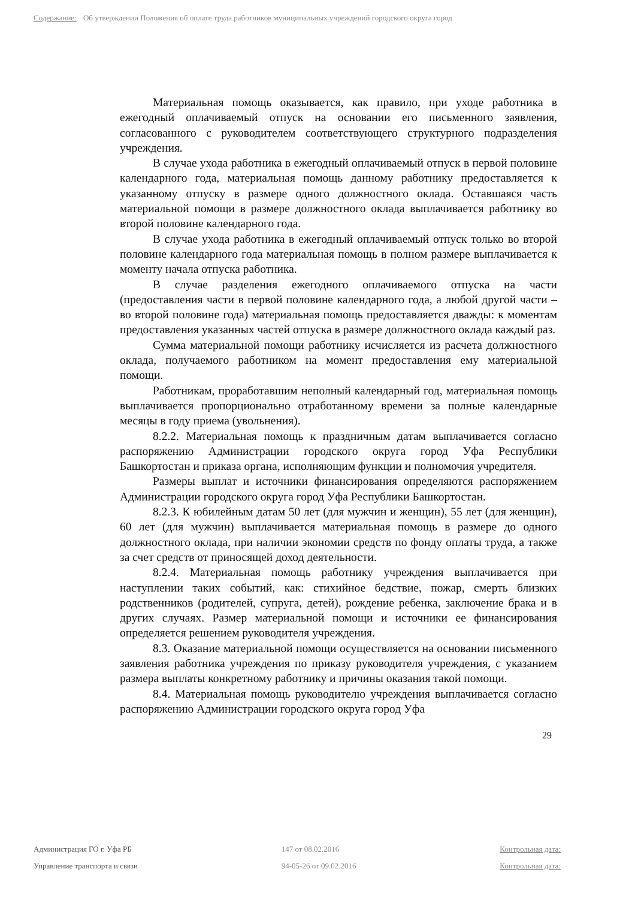Содержание: Об утверждении Положения об оплате труда работников муниципальных учреждений городского округа город
Материальная помощь оказывается, как правило, при уходе работника в ежегодный оплачиваемый отпуск на основании его письменного заявления, согласованного с руководителем соответствующего структурного подразделения учреждения.
В случае ухода работника в ежегодный оплачиваемый отпуск в первой половине календарного года, материальная помощь данному работнику предоставляется к указанному отпуску в размере одного должностного оклада. Оставшаяся часть материальной помощи в размере должностного оклада выплачивается работнику во второй половине календарного года.
В случае ухода работника в ежегодный оплачиваемый отпуск только во второй половине календарного года материальная помощь в полном размере выплачивается к моменту начала отпуска работника.
В случае разделения ежегодного оплачиваемого отпуска на части (предоставления части в первой половине календарного года, а любой другой части – во второй половине года) материальная помощь предоставляется дважды: к моментам предоставления указанных частей отпуска в размере должностного оклада каждый раз.
Сумма материальной помощи работнику исчисляется из расчета должностного оклада, получаемого работником на момент предоставления ему материальной помощи.
Работникам, проработавшим неполный календарный год, материальная помощь выплачивается пропорционально отработанному времени за полные календарные месяцы в году приема (увольнения).
8.2.2. Материальная помощь к праздничным датам выплачивается согласно распоряжению Администрации городского округа город Уфа Республики Башкортостан и приказа органа, исполняющим функции и полномочия учредителя.
Размеры выплат и источники финансирования определяются распоряжением Администрации городского округа город Уфа Республики Башкортостан.
8.2.3. К юбилейным датам 50 лет (для мужчин и женщин), 55 лет (для женщин), 60 лет (для мужчин) выплачивается материальная помощь в размере до одного должностного оклада, при наличии экономии средств по фонду оплаты труда, а также за счет средств от приносящей доход деятельности.
8.2.4. Материальная помощь работнику учреждения выплачивается при наступлении таких событий, как: стихийное бедствие, пожар, смерть близких родственников (родителей, супруга, детей), рождение ребенка, заключение брака и в других случаях. Размер материальной помощи и источники ее финансирования определяется решением руководителя учреждения.
8.3. Оказание материальной помощи осуществляется на основании письменного заявления работника учреждения по приказу руководителя учреждения, с указанием размера выплаты конкретному работнику и причины оказания такой помощи.
8.4. Материальная помощь руководителю учреждения выплачивается согласно распоряжению Администрации городского округа город Уфа
29
Администрация ГО г. Уфа РБ
Управление транспорта и связи
147 от 08.02.2016
94-05-26 от 09.02.2016
Контрольная дата:
Контрольная дата: